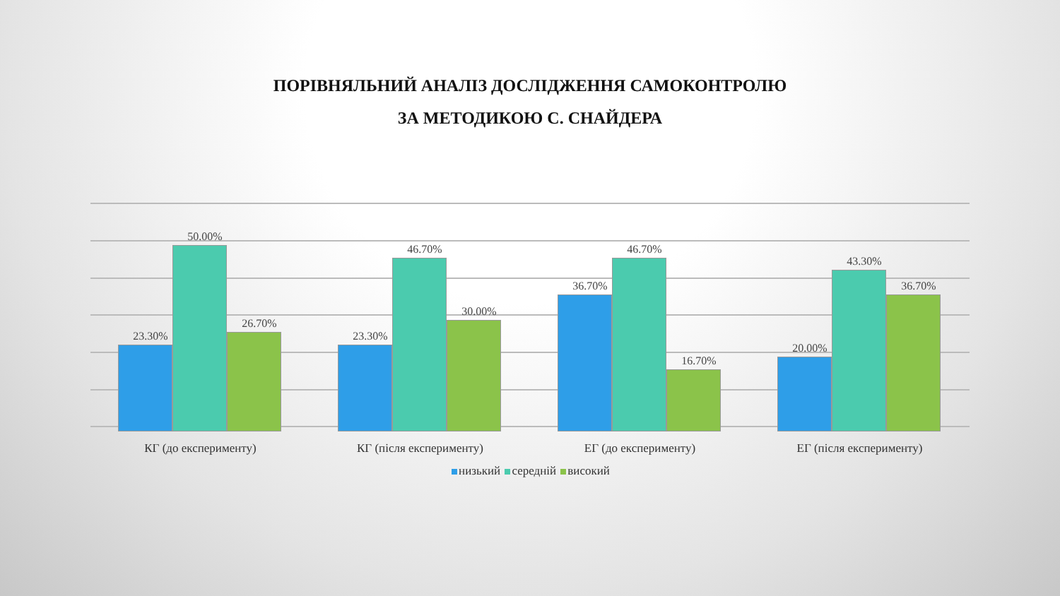ПОРІВНЯЛЬНИЙ АНАЛІЗ ДОСЛІДЖЕННЯ САМОКОНТРОЛЮ
ЗА МЕТОДИКОЮ С. СНАЙДЕРА
23.30%
50.00%
26.70%
23.30%
46.70%
30.00%
36.70%
46.70%
16.70%
20.00%
43.30%
36.70%
КГ (до експерименту) КГ (після експерименту) ЕГ (до експерименту) ЕГ (після експерименту)
низький середній високий